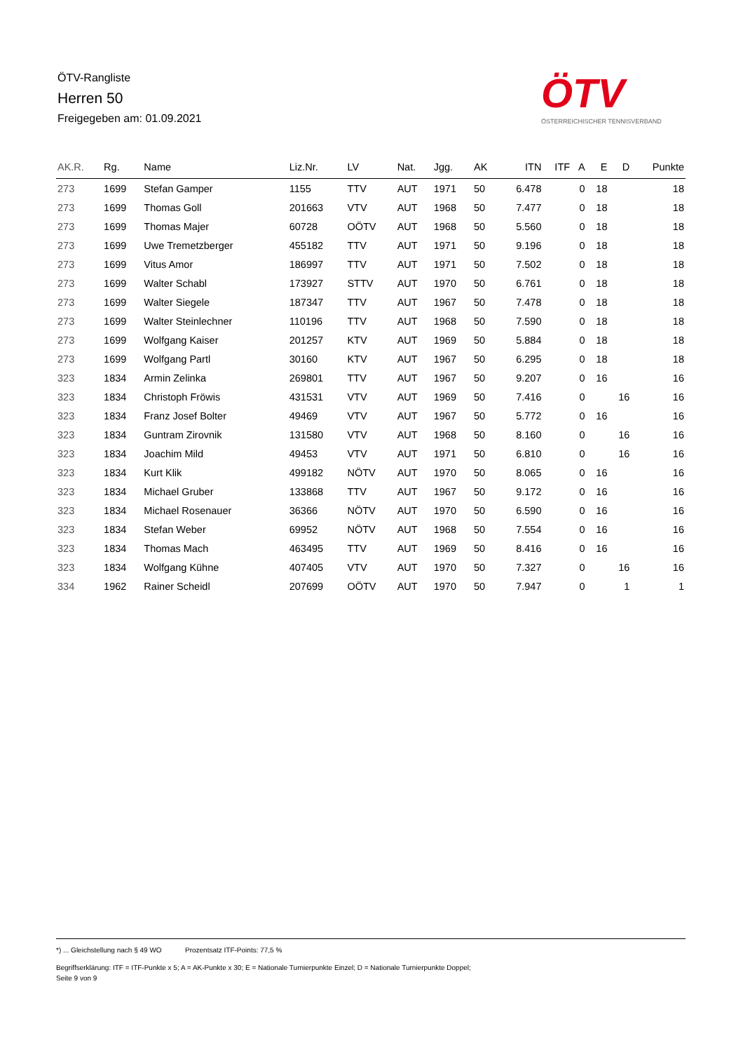ÖTV-Rangliste
Herren 50
Freigegeben am: 01.09.2021
ÖTV
ÖSTERREICHISCHER TENNISVERBAND
| AK.R. | Rg. | Name | Liz.Nr. | LV | Nat. | Jgg. | AK | ITN | ITF | A | E | D | Punkte |
| --- | --- | --- | --- | --- | --- | --- | --- | --- | --- | --- | --- | --- | --- |
| 273 | 1699 | Stefan Gamper | 1155 | TTV | AUT | 1971 | 50 | 6.478 | | 0 | 18 | | 18 |
| 273 | 1699 | Thomas Goll | 201663 | VTV | AUT | 1968 | 50 | 7.477 | | 0 | 18 | | 18 |
| 273 | 1699 | Thomas Majer | 60728 | OÖTV | AUT | 1968 | 50 | 5.560 | | 0 | 18 | | 18 |
| 273 | 1699 | Uwe Tremetzberger | 455182 | TTV | AUT | 1971 | 50 | 9.196 | | 0 | 18 | | 18 |
| 273 | 1699 | Vitus Amor | 186997 | TTV | AUT | 1971 | 50 | 7.502 | | 0 | 18 | | 18 |
| 273 | 1699 | Walter Schabl | 173927 | STTV | AUT | 1970 | 50 | 6.761 | | 0 | 18 | | 18 |
| 273 | 1699 | Walter Siegele | 187347 | TTV | AUT | 1967 | 50 | 7.478 | | 0 | 18 | | 18 |
| 273 | 1699 | Walter Steinlechner | 110196 | TTV | AUT | 1968 | 50 | 7.590 | | 0 | 18 | | 18 |
| 273 | 1699 | Wolfgang Kaiser | 201257 | KTV | AUT | 1969 | 50 | 5.884 | | 0 | 18 | | 18 |
| 273 | 1699 | Wolfgang Partl | 30160 | KTV | AUT | 1967 | 50 | 6.295 | | 0 | 18 | | 18 |
| 323 | 1834 | Armin Zelinka | 269801 | TTV | AUT | 1967 | 50 | 9.207 | | 0 | 16 | | 16 |
| 323 | 1834 | Christoph Fröwis | 431531 | VTV | AUT | 1969 | 50 | 7.416 | | 0 | | 16 | 16 |
| 323 | 1834 | Franz Josef Bolter | 49469 | VTV | AUT | 1967 | 50 | 5.772 | | 0 | 16 | | 16 |
| 323 | 1834 | Guntram Zirovnik | 131580 | VTV | AUT | 1968 | 50 | 8.160 | | 0 | | 16 | 16 |
| 323 | 1834 | Joachim Mild | 49453 | VTV | AUT | 1971 | 50 | 6.810 | | 0 | | 16 | 16 |
| 323 | 1834 | Kurt Klik | 499182 | NÖTV | AUT | 1970 | 50 | 8.065 | | 0 | 16 | | 16 |
| 323 | 1834 | Michael Gruber | 133868 | TTV | AUT | 1967 | 50 | 9.172 | | 0 | 16 | | 16 |
| 323 | 1834 | Michael Rosenauer | 36366 | NÖTV | AUT | 1970 | 50 | 6.590 | | 0 | 16 | | 16 |
| 323 | 1834 | Stefan Weber | 69952 | NÖTV | AUT | 1968 | 50 | 7.554 | | 0 | 16 | | 16 |
| 323 | 1834 | Thomas Mach | 463495 | TTV | AUT | 1969 | 50 | 8.416 | | 0 | 16 | | 16 |
| 323 | 1834 | Wolfgang Kühne | 407405 | VTV | AUT | 1970 | 50 | 7.327 | | 0 | | 16 | 16 |
| 334 | 1962 | Rainer Scheidl | 207699 | OÖTV | AUT | 1970 | 50 | 7.947 | | 0 | | 1 | 1 |
*) ... Gleichstellung nach § 49 WO Prozentsatz ITF-Points: 77,5 %
Begriffserklärung: ITF = ITF-Punkte x 5; A = AK-Punkte x 30; E = Nationale Turnierpunkte Einzel; D = Nationale Turnierpunkte Doppel;
Seite 9 von 9